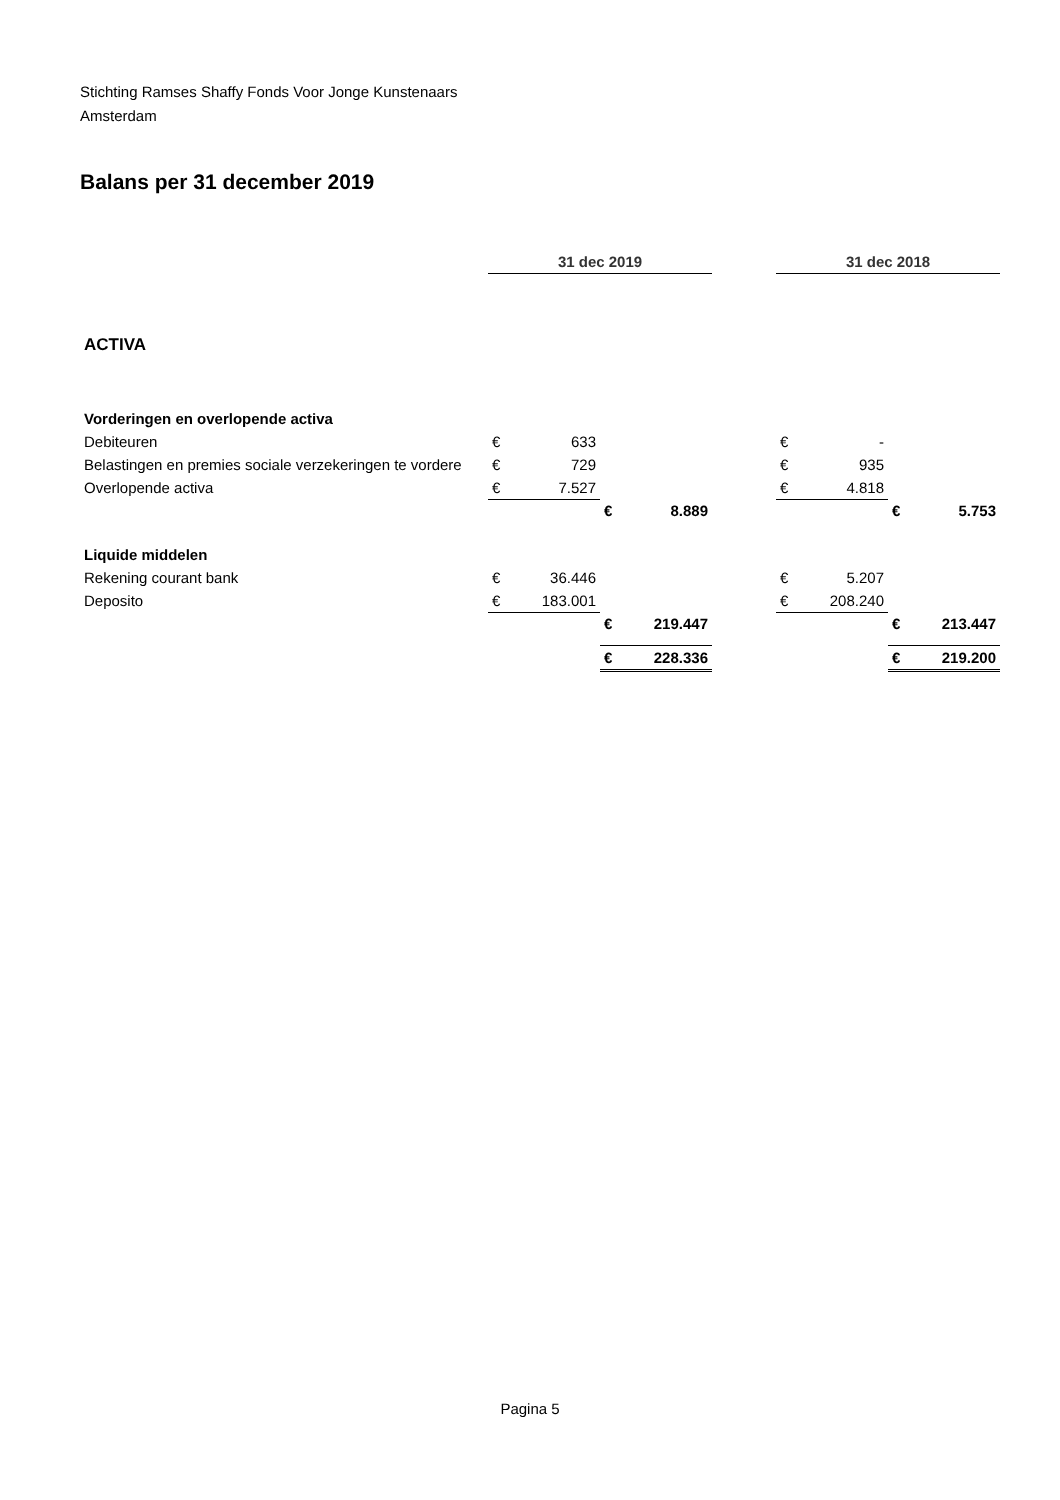Stichting Ramses Shaffy Fonds Voor Jonge Kunstenaars
Amsterdam
Balans per 31 december 2019
| | 31 dec 2019 | | | | | 31 dec 2018 | | | |
| ACTIVA | | | | | | | | | |
| Vorderingen en overlopende activa | | | | | | | | | |
| Debiteuren | € | 633 | | | | € | - | | |
| Belastingen en premies sociale verzekeringen te vordere | € | 729 | | | | € | 935 | | |
| Overlopende activa | € | 7.527 | | | | € | 4.818 | | |
| | | | € | 8.889 | | | | € | 5.753 |
| Liquide middelen | | | | | | | | | |
| Rekening courant bank | € | 36.446 | | | | € | 5.207 | | |
| Deposito | € | 183.001 | | | | € | 208.240 | | |
| | | | € | 219.447 | | | | € | 213.447 |
| | | | € | 228.336 | | | | € | 219.200 |
Pagina 5